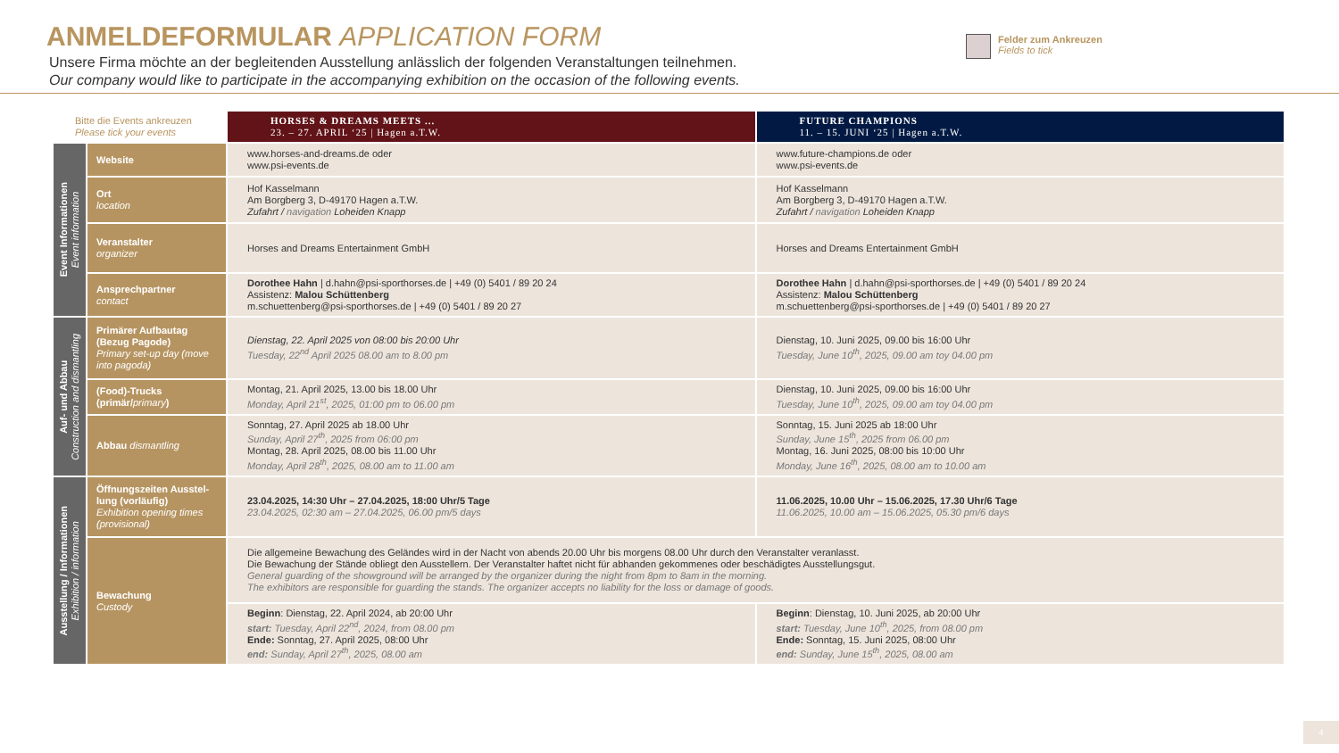ANMELDEFORMULAR APPLICATION FORM
Unsere Firma möchte an der begleitenden Ausstellung anlässlich der folgenden Veranstaltungen teilnehmen.
Our company would like to participate in the accompanying exhibition on the occasion of the following events.
Felder zum Ankreuzen
Fields to tick
| Bitte die Events ankreuzen Please tick your events | | HORSES & DREAMS MEETS ... 23. – 27. APRIL ‘25 / Hagen a.T.W. | FUTURE CHAMPIONS 11. – 15. JUNI ‘25 / Hagen a.T.W. |
| Event Informationen Event information | Website | www.horses-and-dreams.de oder www.psi-events.de | www.future-champions.de oder www.psi-events.de |
| | Ort location | Hof Kasselmann Am Borgberg 3, D-49170 Hagen a.T.W. Zufahrt / navigation Loheiden Knapp | Hof Kasselmann Am Borgberg 3, D-49170 Hagen a.T.W. Zufahrt / navigation Loheiden Knapp |
| | Veranstalter organizer | Horses and Dreams Entertainment GmbH | Horses and Dreams Entertainment GmbH |
| | Ansprechpartner contact | Dorothee Hahn / d.hahn@psi-sporthorses.de / +49 (0) 5401 / 89 20 24 Assistenz: Malou Schüttenberg m.schuettenberg@psi-sporthorses.de / +49 (0) 5401 / 89 20 27 | Dorothee Hahn / d.hahn@psi-sporthorses.de / +49 (0) 5401 / 89 20 24 Assistenz: Malou Schüttenberg m.schuettenberg@psi-sporthorses.de / +49 (0) 5401 / 89 20 27 |
| Auf- und Abbau Construction and dismantling | Primärer Aufbautag (Bezug Pagode) Primary set-up day (move into pagoda) | Dienstag, 22. April 2025 von 08:00 bis 20:00 Uhr Tuesday, 22<sup>nd</sup> April 2025 08.00 am to 8.00 pm | Dienstag, 10. Juni 2025, 09.00 bis 16:00 Uhr Tuesday, June 10<sup>th</sup>, 2025, 09.00 am toy 04.00 pm |
| | (Food)-Trucks (primär/ primary ) | Montag, 21. April 2025, 13.00 bis 18.00 Uhr Monday, April 21<sup>st</sup>, 2025, 01:00 pm to 06.00 pm | Dienstag, 10. Juni 2025, 09.00 bis 16:00 Uhr Tuesday, June 10<sup>th</sup>, 2025, 09.00 am toy 04.00 pm |
| | Abbau dismantling | Sonntag, 27. April 2025 ab 18.00 Uhr Sunday, April 27<sup>th</sup>, 2025 from 06:00 pm Montag, 28. April 2025, 08.00 bis 11.00 Uhr Monday, April 28<sup>th</sup>, 2025, 08.00 am to 11.00 am | Sonntag, 15. Juni 2025 ab 18:00 Uhr Sunday, June 15<sup>th</sup>, 2025 from 06.00 pm Montag, 16. Juni 2025, 08:00 bis 10:00 Uhr Monday, June 16<sup>th</sup>, 2025, 08.00 am to 10.00 am |
| Ausstellung / Informationen Exhibition / information | Öffnungszeiten Ausstel-lung (vorläufig) Exhibition opening times (provisional) | 23.04.2025, 14:30 Uhr – 27.04.2025, 18:00 Uhr/5 Tage 23.04.2025, 02:30 am – 27.04.2025, 06.00 pm/5 days | 11.06.2025, 10.00 Uhr – 15.06.2025, 17.30 Uhr/6 Tage 11.06.2025, 10.00 am – 15.06.2025, 05.30 pm/6 days |
| | Bewachung Custody | Die allgemeine Bewachung des Geländes wird in der Nacht von abends 20.00 Uhr bis morgens 08.00 Uhr durch den Veranstalter veranlasst. Die Bewachung der Stände obliegt den Ausstellern. Der Veranstalter haftet nicht für abhanden gekommenes oder beschädigtes Ausstellungsgut. General guarding of the showground will be arranged by the organizer during the night from 8pm to 8am in the morning. The exhibitors are responsible for guarding the stands. The organizer accepts no liability for the loss or damage of goods. | |
| | | Beginn : Dienstag, 22. April 2024, ab 20:00 Uhr start: Tuesday, April 22<sup>nd</sup>, 2024, from 08.00 pm Ende: Sonntag, 27. April 2025, 08:00 Uhr end: Sunday, April 27<sup>th</sup>, 2025, 08.00 am | Beginn : Dienstag, 10. Juni 2025, ab 20:00 Uhr start: Tuesday, June 10<sup>th</sup>, 2025, from 08.00 pm Ende: Sonntag, 15. Juni 2025, 08:00 Uhr end: Sunday, June 15<sup>th</sup>, 2025, 08.00 am |
4